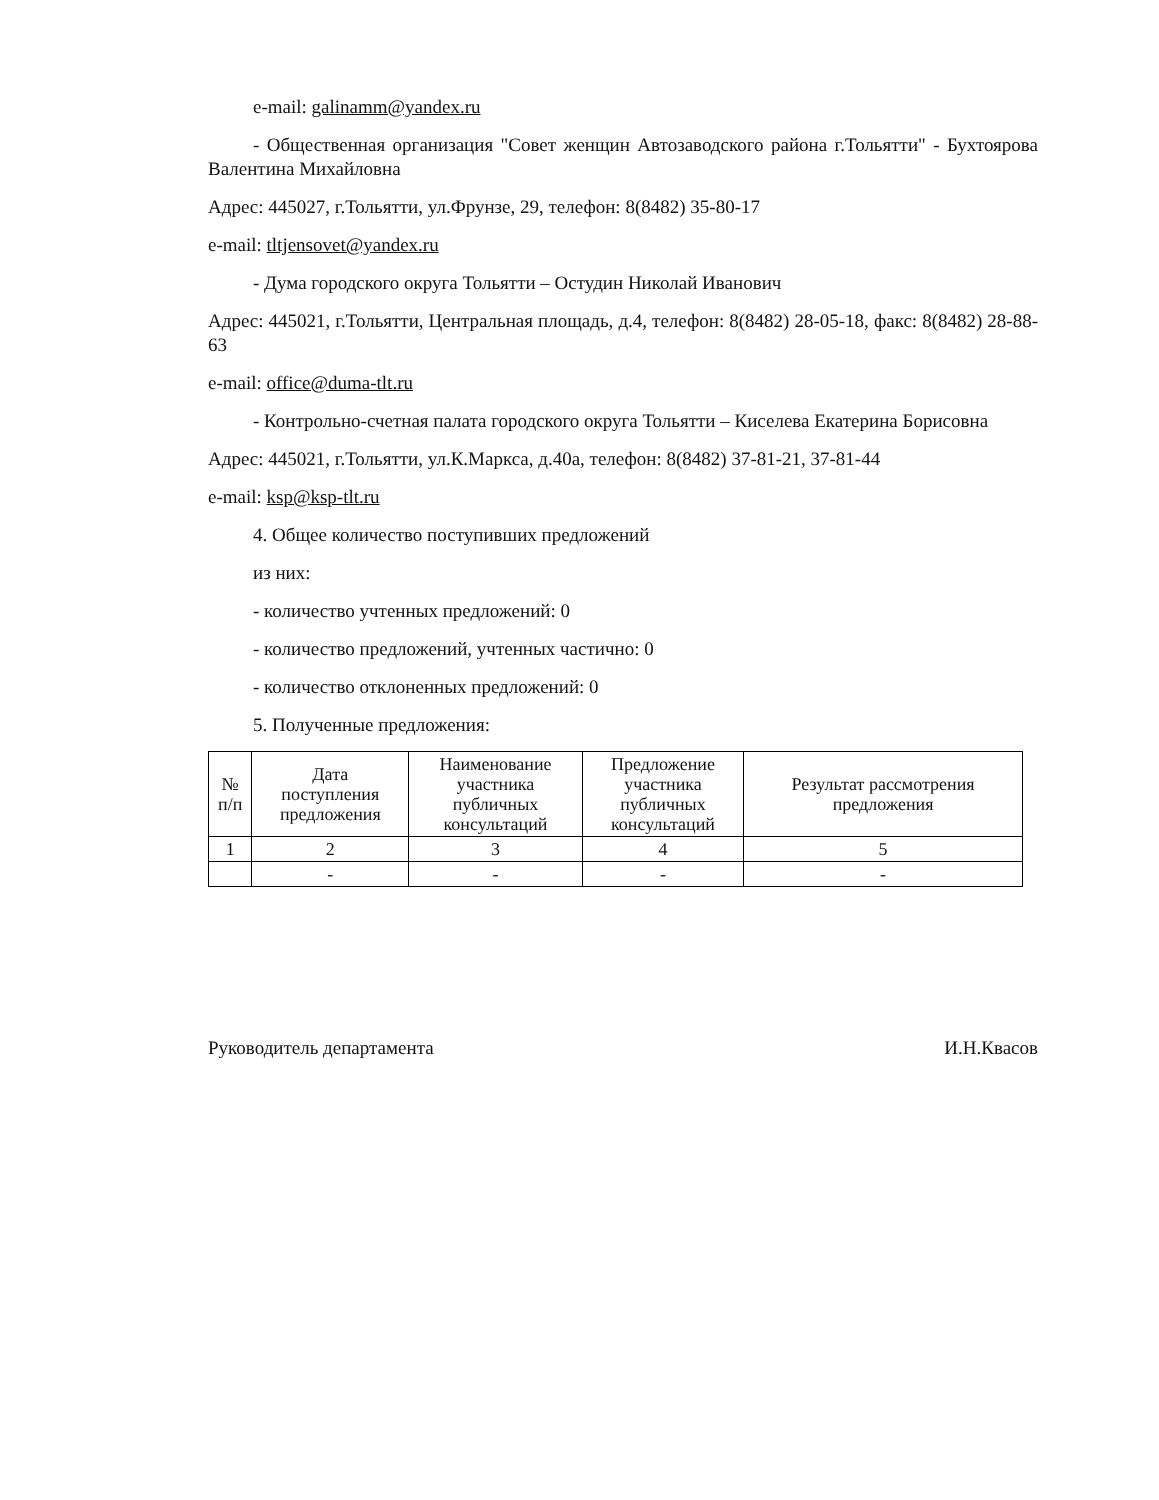e-mail: galinamm@yandex.ru
- Общественная организация "Совет женщин Автозаводского района г.Тольятти" - Бухтоярова Валентина Михайловна
Адрес: 445027, г.Тольятти, ул.Фрунзе, 29, телефон: 8(8482) 35-80-17
e-mail: tltjensovet@yandex.ru
- Дума городского округа Тольятти – Остудин Николай Иванович
Адрес: 445021, г.Тольятти, Центральная площадь, д.4, телефон: 8(8482) 28-05-18, факс: 8(8482) 28-88-63
e-mail: office@duma-tlt.ru
- Контрольно-счетная палата городского округа Тольятти – Киселева Екатерина Борисовна
Адрес: 445021, г.Тольятти, ул.К.Маркса, д.40а, телефон: 8(8482) 37-81-21, 37-81-44
e-mail: ksp@ksp-tlt.ru
4. Общее количество поступивших предложений
из них:
- количество учтенных предложений: 0
- количество предложений, учтенных частично: 0
- количество отклоненных предложений: 0
5. Полученные предложения:
| № п/п | Дата поступления предложения | Наименование участника публичных консультаций | Предложение участника публичных консультаций | Результат рассмотрения предложения |
| --- | --- | --- | --- | --- |
| 1 | 2 | 3 | 4 | 5 |
| | - | - | - | - |
Руководитель департамента И.Н.Квасов